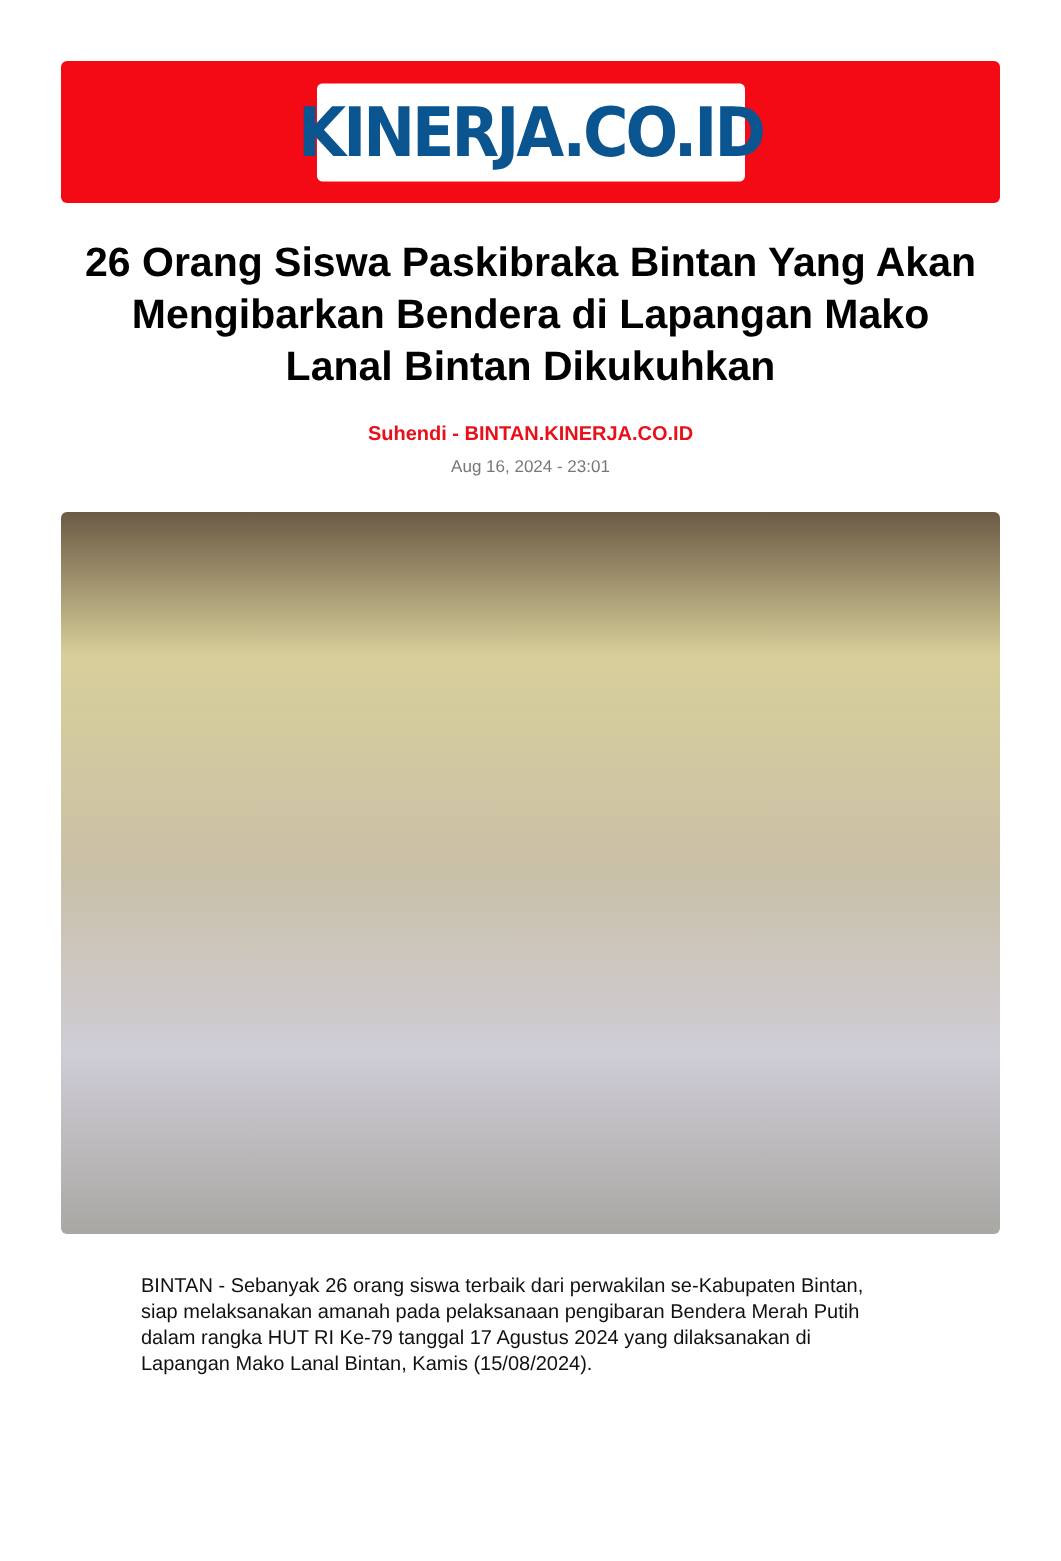KINERJA.CO.ID
26 Orang Siswa Paskibraka Bintan Yang Akan Mengibarkan Bendera di Lapangan Mako Lanal Bintan Dikukuhkan
Suhendi - BINTAN.KINERJA.CO.ID
Aug 16, 2024 - 23:01
BINTAN - Sebanyak 26 orang siswa terbaik dari perwakilan se-Kabupaten Bintan, siap melaksanakan amanah pada pelaksanaan pengibaran Bendera Merah Putih dalam rangka HUT RI Ke-79 tanggal 17 Agustus 2024 yang dilaksanakan di Lapangan Mako Lanal Bintan, Kamis (15/08/2024).